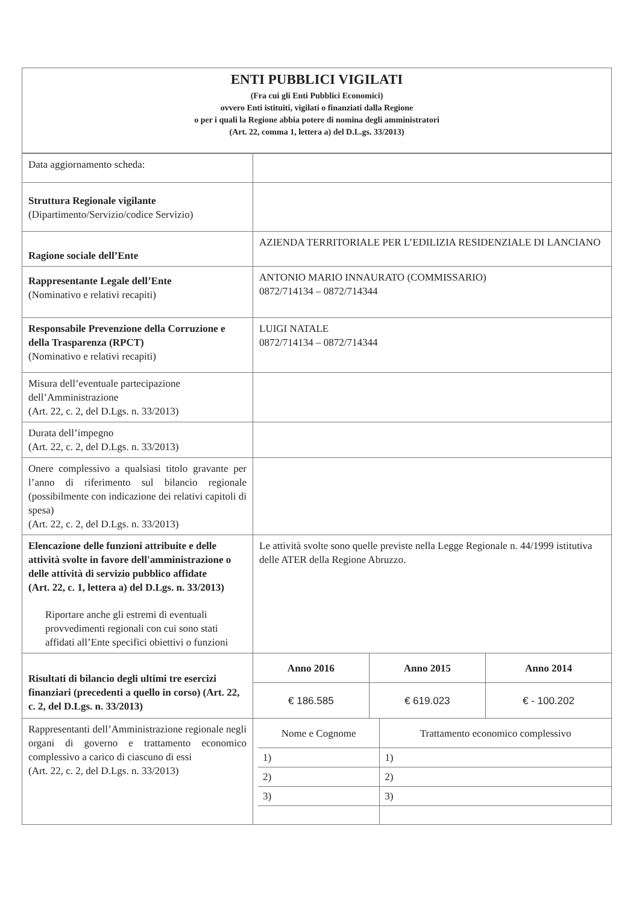ENTI PUBBLICI VIGILATI
(Fra cui gli Enti Pubblici Economici)
ovvero Enti istituiti, vigilati o finanziati dalla Regione
o per i quali la Regione abbia potere di nomina degli amministratori
(Art. 22, comma 1, lettera a) del D.L.gs. 33/2013)
| Data aggiornamento scheda: | |
| Struttura Regionale vigilante (Dipartimento/Servizio/codice Servizio) | |
| Ragione sociale dell’Ente | AZIENDA TERRITORIALE PER L’EDILIZIA RESIDENZIALE DI LANCIANO |
| Rappresentante Legale dell’Ente (Nominativo e relativi recapiti) | ANTONIO MARIO INNAURATO (COMMISSARIO) 0872/714134 – 0872/714344 |
| Responsabile Prevenzione della Corruzione e della Trasparenza (RPCT) (Nominativo e relativi recapiti) | LUIGI NATALE 0872/714134 – 0872/714344 |
| Misura dell’eventuale partecipazione dell’Amministrazione (Art. 22, c. 2, del D.Lgs. n. 33/2013) | |
| Durata dell’impegno (Art. 22, c. 2, del D.Lgs. n. 33/2013) | |
| Onere complessivo a qualsiasi titolo gravante per l’anno di riferimento sul bilancio regionale (possibilmente con indicazione dei relativi capitoli di spesa) (Art. 22, c. 2, del D.Lgs. n. 33/2013) | |
| Elencazione delle funzioni attribuite e delle attività svolte in favore dell'amministrazione o delle attività di servizio pubblico affidate (Art. 22, c. 1, lettera a) del D.Lgs. n. 33/2013) Riportare anche gli estremi di eventuali provvedimenti regionali con cui sono stati affidati all’Ente specifici obiettivi o funzioni | Le attività svolte sono quelle previste nella Legge Regionale n. 44/1999 istitutiva delle ATER della Regione Abruzzo. |
| Risultati di bilancio degli ultimi tre esercizi finanziari (precedenti a quello in corso) (Art. 22, c. 2, del D.Lgs. n. 33/2013) | / Anno 2016 / Anno 2015 / Anno 2014 / / --- / --- / --- / / € 186.585 / € 619.023 / € - 100.202 / |
| Rappresentanti dell’Amministrazione regionale negli organi di governo e trattamento economico complessivo a carico di ciascuno di essi (Art. 22, c. 2, del D.Lgs. n. 33/2013) | / Nome e Cognome / Trattamento economico complessivo / / --- / --- / / 1) / 1) / / 2) / 2) / / 3) / 3) / |